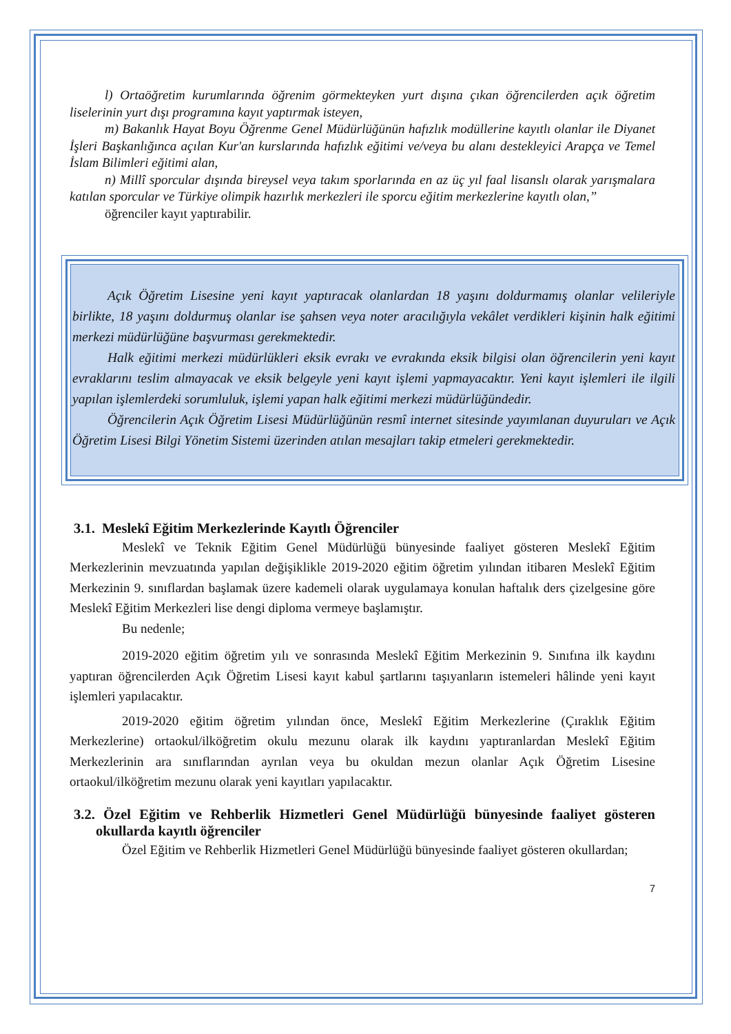l) Ortaöğretim kurumlarında öğrenim görmekteyken yurt dışına çıkan öğrencilerden açık öğretim liselerinin yurt dışı programına kayıt yaptırmak isteyen,
m) Bakanlık Hayat Boyu Öğrenme Genel Müdürlüğünün hafızlık modüllerine kayıtlı olanlar ile Diyanet İşleri Başkanlığınca açılan Kur'an kurslarında hafızlık eğitimi ve/veya bu alanı destekleyici Arapça ve Temel İslam Bilimleri eğitimi alan,
n) Millî sporcular dışında bireysel veya takım sporlarında en az üç yıl faal lisanslı olarak yarışmalara katılan sporcular ve Türkiye olimpik hazırlık merkezleri ile sporcu eğitim merkezlerine kayıtlı olan,”
öğrenciler kayıt yaptırabilir.
Açık Öğretim Lisesine yeni kayıt yaptıracak olanlardan 18 yaşını doldurmamış olanlar velileriyle birlikte, 18 yaşını doldurmuş olanlar ise şahsen veya noter aracılığıyla vekâlet verdikleri kişinin halk eğitimi merkezi müdürlüğüne başvurması gerekmektedir.
Halk eğitimi merkezi müdürlükleri eksik evrakı ve evrakında eksik bilgisi olan öğrencilerin yeni kayıt evraklarını teslim almayacak ve eksik belgeyle yeni kayıt işlemi yapmayacaktır. Yeni kayıt işlemleri ile ilgili yapılan işlemlerdeki sorumluluk, işlemi yapan halk eğitimi merkezi müdürlüğündedir.
Öğrencilerin Açık Öğretim Lisesi Müdürlüğünün resmî internet sitesinde yayımlanan duyuruları ve Açık Öğretim Lisesi Bilgi Yönetim Sistemi üzerinden atılan mesajları takip etmeleri gerekmektedir.
3.1. Meslekî Eğitim Merkezlerinde Kayıtlı Öğrenciler
Meslekî ve Teknik Eğitim Genel Müdürlüğü bünyesinde faaliyet gösteren Meslekî Eğitim Merkezlerinin mevzuatında yapılan değişiklikle 2019-2020 eğitim öğretim yılından itibaren Meslekî Eğitim Merkezinin 9. sınıflardan başlamak üzere kademeli olarak uygulamaya konulan haftalık ders çizelgesine göre Meslekî Eğitim Merkezleri lise dengi diploma vermeye başlamıştır.
Bu nedenle;
2019-2020 eğitim öğretim yılı ve sonrasında Meslekî Eğitim Merkezinin 9. Sınıfına ilk kaydını yaptıran öğrencilerden Açık Öğretim Lisesi kayıt kabul şartlarını taşıyanların istemeleri hâlinde yeni kayıt işlemleri yapılacaktır.
2019-2020 eğitim öğretim yılından önce, Meslekî Eğitim Merkezlerine (Çıraklık Eğitim Merkezlerine) ortaokul/ilköğretim okulu mezunu olarak ilk kaydını yaptıranlardan Meslekî Eğitim Merkezlerinin ara sınıflarından ayrılan veya bu okuldan mezun olanlar Açık Öğretim Lisesine ortaokul/ilköğretim mezunu olarak yeni kayıtları yapılacaktır.
3.2. Özel Eğitim ve Rehberlik Hizmetleri Genel Müdürlüğü bünyesinde faaliyet gösteren okullarda kayıtlı öğrenciler
Özel Eğitim ve Rehberlik Hizmetleri Genel Müdürlüğü bünyesinde faaliyet gösteren okullardan;
7